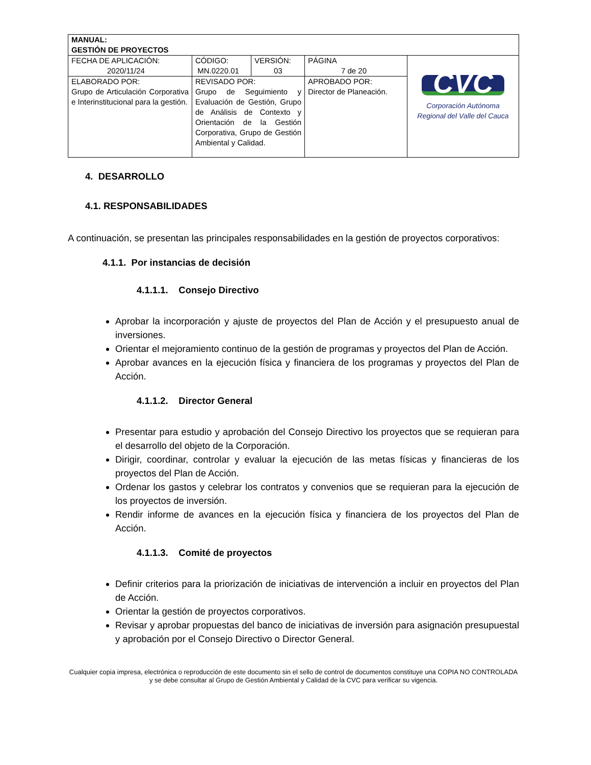| MANUAL: GESTIÓN DE PROYECTOS | | | | |
| FECHA DE APLICACIÓN: 2020/11/24 | CÓDIGO: MN.0220.01 | VERSIÓN: 03 | PÁGINA 7 de 20 | CVC Corporación Autónoma Regional del Valle del Cauca |
| ELABORADO POR: Grupo de Articulación Corporativa e Interinstitucional para la gestión. | REVISADO POR: Grupo de Seguimiento y Evaluación de Gestión, Grupo de Análisis de Contexto y Orientación de la Gestión Corporativa, Grupo de Gestión Ambiental y Calidad. | | APROBADO POR: Director de Planeación. | |
4. DESARROLLO
4.1. RESPONSABILIDADES
A continuación, se presentan las principales responsabilidades en la gestión de proyectos corporativos:
4.1.1. Por instancias de decisión
4.1.1.1. Consejo Directivo
Aprobar la incorporación y ajuste de proyectos del Plan de Acción y el presupuesto anual de inversiones.
Orientar el mejoramiento continuo de la gestión de programas y proyectos del Plan de Acción.
Aprobar avances en la ejecución física y financiera de los programas y proyectos del Plan de Acción.
4.1.1.2. Director General
Presentar para estudio y aprobación del Consejo Directivo los proyectos que se requieran para el desarrollo del objeto de la Corporación.
Dirigir, coordinar, controlar y evaluar la ejecución de las metas físicas y financieras de los proyectos del Plan de Acción.
Ordenar los gastos y celebrar los contratos y convenios que se requieran para la ejecución de los proyectos de inversión.
Rendir informe de avances en la ejecución física y financiera de los proyectos del Plan de Acción.
4.1.1.3. Comité de proyectos
Definir criterios para la priorización de iniciativas de intervención a incluir en proyectos del Plan de Acción.
Orientar la gestión de proyectos corporativos.
Revisar y aprobar propuestas del banco de iniciativas de inversión para asignación presupuestal y aprobación por el Consejo Directivo o Director General.
Cualquier copia impresa, electrónica o reproducción de este documento sin el sello de control de documentos constituye una COPIA NO CONTROLADA y se debe consultar al Grupo de Gestión Ambiental y Calidad de la CVC para verificar su vigencia.